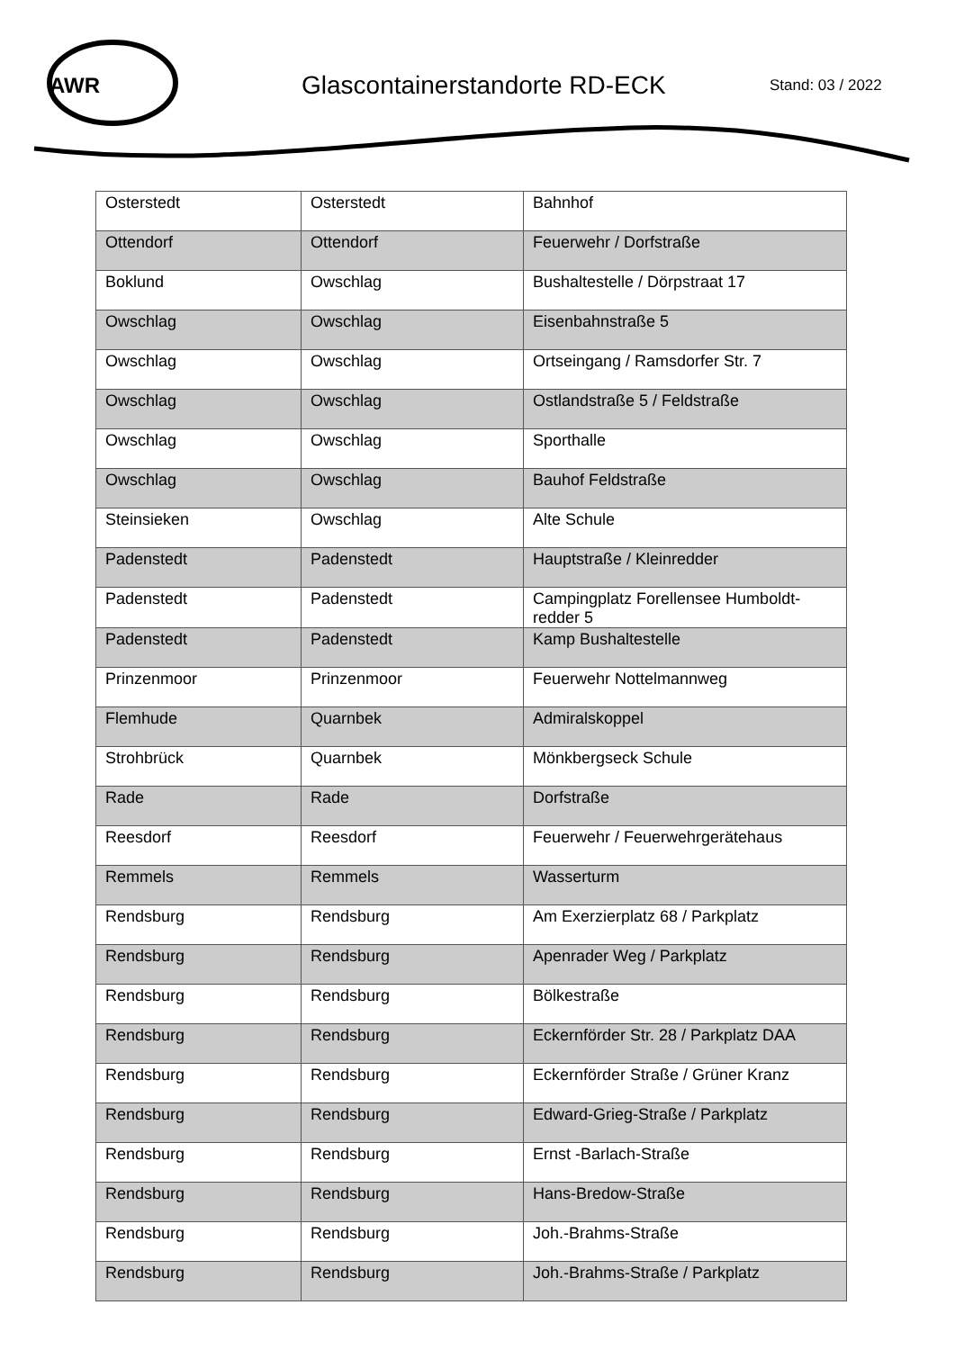AWR
Glascontainerstandorte RD-ECK
Stand: 03 / 2022
| Osterstedt | Osterstedt | Bahnhof |
| Ottendorf | Ottendorf | Feuerwehr / Dorfstraße |
| Boklund | Owschlag | Bushaltestelle / Dörpstraat 17 |
| Owschlag | Owschlag | Eisenbahnstraße 5 |
| Owschlag | Owschlag | Ortseingang / Ramsdorfer Str. 7 |
| Owschlag | Owschlag | Ostlandstraße 5 / Feldstraße |
| Owschlag | Owschlag | Sporthalle |
| Owschlag | Owschlag | Bauhof Feldstraße |
| Steinsieken | Owschlag | Alte Schule |
| Padenstedt | Padenstedt | Hauptstraße / Kleinredder |
| Padenstedt | Padenstedt | Campingplatz Forellensee Humboldt-redder 5 |
| Padenstedt | Padenstedt | Kamp Bushaltestelle |
| Prinzenmoor | Prinzenmoor | Feuerwehr Nottelmannweg |
| Flemhude | Quarnbek | Admiralskoppel |
| Strohbrück | Quarnbek | Mönkbergseck Schule |
| Rade | Rade | Dorfstraße |
| Reesdorf | Reesdorf | Feuerwehr / Feuerwehrgerätehaus |
| Remmels | Remmels | Wasserturm |
| Rendsburg | Rendsburg | Am Exerzierplatz 68 / Parkplatz |
| Rendsburg | Rendsburg | Apenrader Weg / Parkplatz |
| Rendsburg | Rendsburg | Bölkestraße |
| Rendsburg | Rendsburg | Eckernförder Str. 28 / Parkplatz DAA |
| Rendsburg | Rendsburg | Eckernförder Straße / Grüner Kranz |
| Rendsburg | Rendsburg | Edward-Grieg-Straße / Parkplatz |
| Rendsburg | Rendsburg | Ernst -Barlach-Straße |
| Rendsburg | Rendsburg | Hans-Bredow-Straße |
| Rendsburg | Rendsburg | Joh.-Brahms-Straße |
| Rendsburg | Rendsburg | Joh.-Brahms-Straße / Parkplatz |